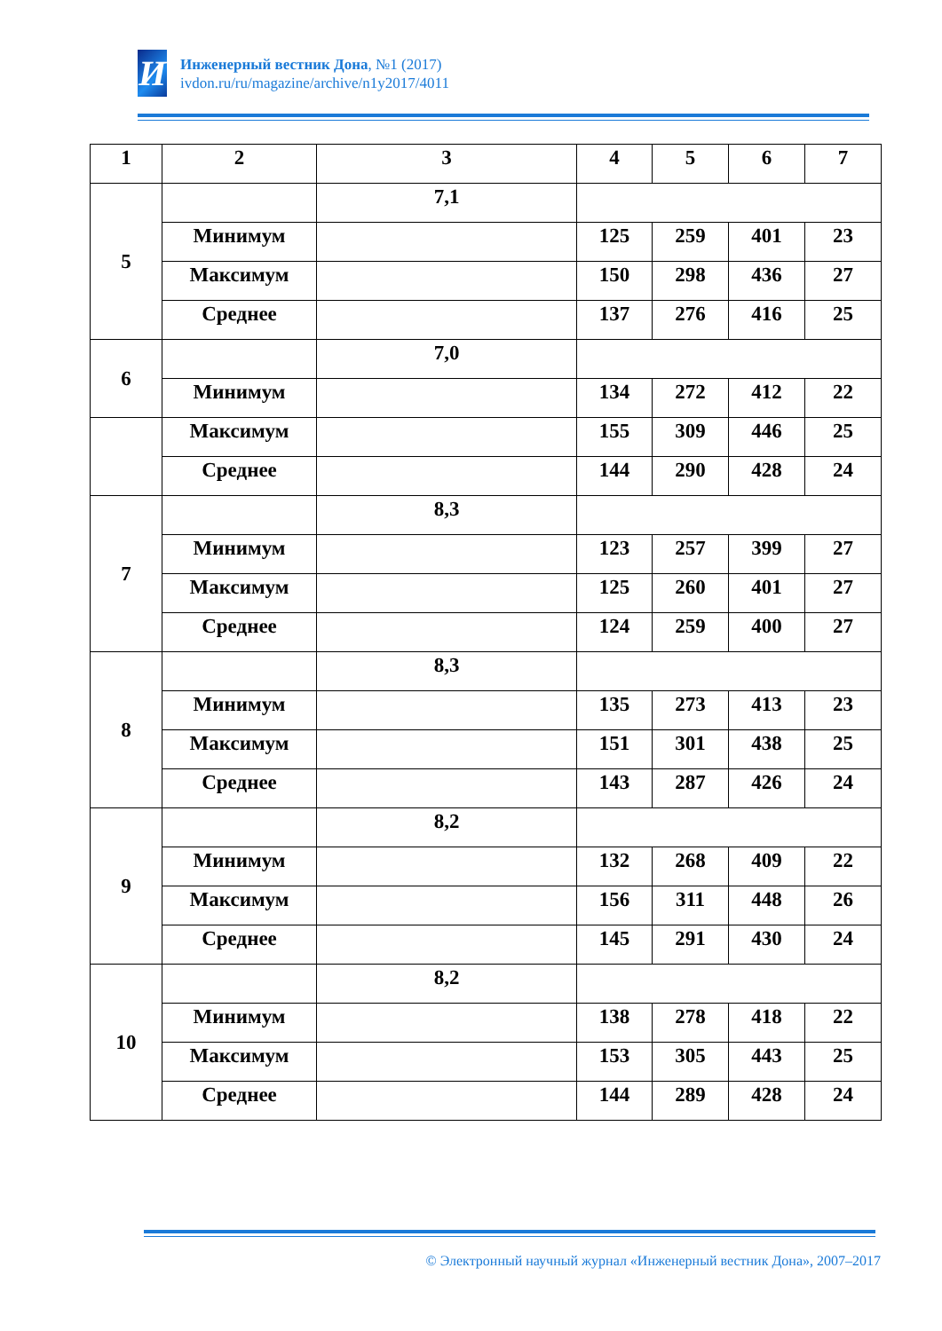И
Инженерный вестник Дона, №1 (2017)
ivdon.ru/ru/magazine/archive/n1y2017/4011
| 1 | 2 | 3 | 4 | 5 | 6 | 7 |
| --- | --- | --- | --- | --- | --- | --- |
| 5 | | 7,1 | | | | |
| | Минимум | | 125 | 259 | 401 | 23 |
| | Максимум | | 150 | 298 | 436 | 27 |
| | Среднее | | 137 | 276 | 416 | 25 |
| 6 | | 7,0 | | | | |
| | Минимум | | 134 | 272 | 412 | 22 |
| | Максимум | | 155 | 309 | 446 | 25 |
| | Среднее | | 144 | 290 | 428 | 24 |
| 7 | | 8,3 | | | | |
| | Минимум | | 123 | 257 | 399 | 27 |
| | Максимум | | 125 | 260 | 401 | 27 |
| | Среднее | | 124 | 259 | 400 | 27 |
| 8 | | 8,3 | | | | |
| | Минимум | | 135 | 273 | 413 | 23 |
| | Максимум | | 151 | 301 | 438 | 25 |
| | Среднее | | 143 | 287 | 426 | 24 |
| 9 | | 8,2 | | | | |
| | Минимум | | 132 | 268 | 409 | 22 |
| | Максимум | | 156 | 311 | 448 | 26 |
| | Среднее | | 145 | 291 | 430 | 24 |
| 10 | | 8,2 | | | | |
| | Минимум | | 138 | 278 | 418 | 22 |
| | Максимум | | 153 | 305 | 443 | 25 |
| | Среднее | | 144 | 289 | 428 | 24 |
© Электронный научный журнал «Инженерный вестник Дона», 2007–2017